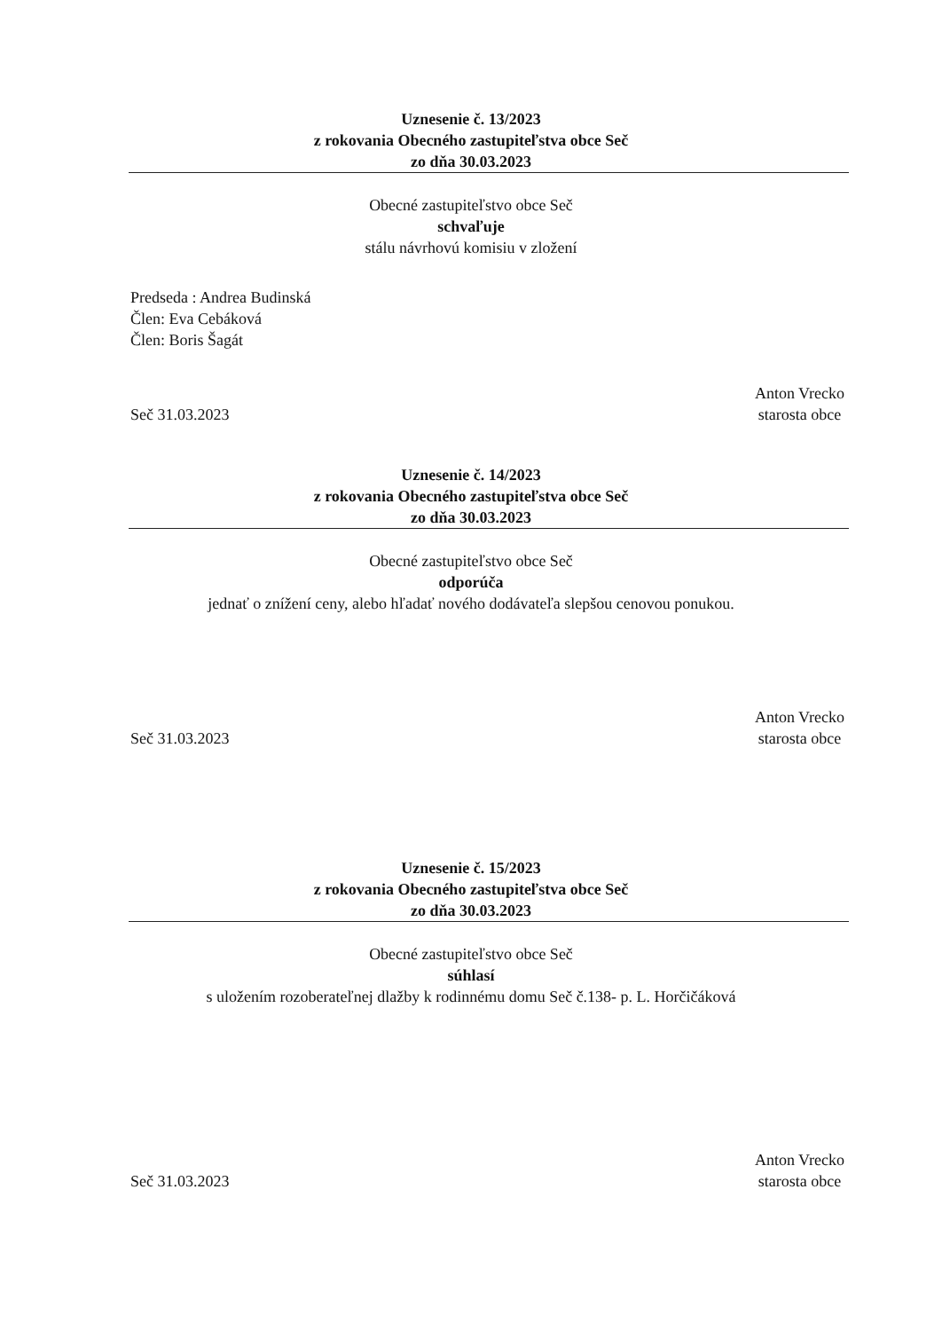Uznesenie č. 13/2023
z rokovania Obecného zastupiteľstva obce Seč
zo dňa 30.03.2023
Obecné zastupiteľstvo obce Seč
schvaľuje
stálu návrhovú komisiu v zložení
Predseda : Andrea Budinská
Člen: Eva Cebáková
Člen: Boris Šagát
Seč 31.03.2023
Anton Vrecko
starosta obce
Uznesenie č. 14/2023
z rokovania Obecného zastupiteľstva obce Seč
zo dňa 30.03.2023
Obecné zastupiteľstvo obce Seč
odporúča
jednať o znížení ceny, alebo hľadať nového dodávateľa slepšou cenovou ponukou.
Seč 31.03.2023
Anton Vrecko
starosta obce
Uznesenie č. 15/2023
z rokovania Obecného zastupiteľstva obce Seč
zo dňa 30.03.2023
Obecné zastupiteľstvo obce Seč
súhlasí
s uložením rozoberateľnej dlažby k rodinnému domu Seč č.138- p. L. Horčičáková
Seč 31.03.2023
Anton Vrecko
starosta obce